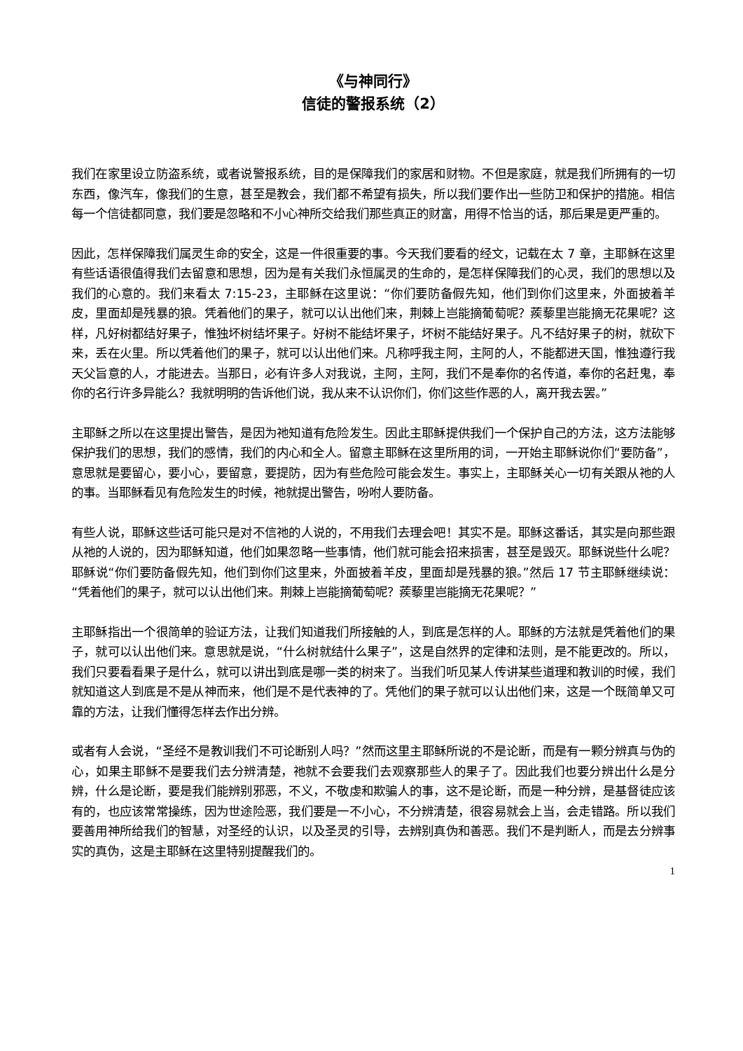《与神同行》
信徒的警报系统（2）
我们在家里设立防盗系统，或者说警报系统，目的是保障我们的家居和财物。不但是家庭，就是我们所拥有的一切东西，像汽车，像我们的生意，甚至是教会，我们都不希望有损失，所以我们要作出一些防卫和保护的措施。相信每一个信徒都同意，我们要是忽略和不小心神所交给我们那些真正的财富，用得不恰当的话，那后果是更严重的。
因此，怎样保障我们属灵生命的安全，这是一件很重要的事。今天我们要看的经文，记载在太 7 章，主耶稣在这里有些话语很值得我们去留意和思想，因为是有关我们永恒属灵的生命的，是怎样保障我们的心灵，我们的思想以及我们的心意的。我们来看太 7:15-23，主耶稣在这里说：“你们要防备假先知，他们到你们这里来，外面披着羊皮，里面却是残暴的狼。凭着他们的果子，就可以认出他们来，荆棘上岂能摘葡萄呢？蒺藜里岂能摘无花果呢？这样，凡好树都结好果子，惟独坏树结坏果子。好树不能结坏果子，坏树不能结好果子。凡不结好果子的树，就砍下来，丢在火里。所以凭着他们的果子，就可以认出他们来。凡称呼我主阿，主阿的人，不能都进天国，惟独遵行我天父旨意的人，才能进去。当那日，必有许多人对我说，主阿，主阿，我们不是奉你的名传道，奉你的名赶鬼，奉你的名行许多异能么？我就明明的告诉他们说，我从来不认识你们，你们这些作恶的人，离开我去罢。”
主耶稣之所以在这里提出警告，是因为祂知道有危险发生。因此主耶稣提供我们一个保护自己的方法，这方法能够保护我们的思想，我们的感情，我们的内心和全人。留意主耶稣在这里所用的词，一开始主耶稣说你们“要防备”，意思就是要留心，要小心，要留意，要提防，因为有些危险可能会发生。事实上，主耶稣关心一切有关跟从祂的人的事。当耶稣看见有危险发生的时候，祂就提出警告，吩咐人要防备。
有些人说，耶稣这些话可能只是对不信祂的人说的，不用我们去理会吧！其实不是。耶稣这番话，其实是向那些跟从祂的人说的，因为耶稣知道，他们如果忽略一些事情，他们就可能会招来损害，甚至是毁灭。耶稣说些什么呢？耶稣说“你们要防备假先知，他们到你们这里来，外面披着羊皮，里面却是残暴的狼。”然后 17 节主耶稣继续说：“凭着他们的果子，就可以认出他们来。荆棘上岂能摘葡萄呢？蒺藜里岂能摘无花果呢？”
主耶稣指出一个很简单的验证方法，让我们知道我们所接触的人，到底是怎样的人。耶稣的方法就是凭着他们的果子，就可以认出他们来。意思就是说，“什么树就结什么果子”，这是自然界的定律和法则，是不能更改的。所以，我们只要看看果子是什么，就可以讲出到底是哪一类的树来了。当我们听见某人传讲某些道理和教训的时候，我们就知道这人到底是不是从神而来，他们是不是代表神的了。凭他们的果子就可以认出他们来，这是一个既简单又可靠的方法，让我们懂得怎样去作出分辨。
或者有人会说，“圣经不是教训我们不可论断别人吗？”然而这里主耶稣所说的不是论断，而是有一颗分辨真与伪的心，如果主耶稣不是要我们去分辨清楚，祂就不会要我们去观察那些人的果子了。因此我们也要分辨出什么是分辨，什么是论断，要是我们能辨别邪恶，不义，不敬虔和欺骗人的事，这不是论断，而是一种分辨，是基督徒应该有的，也应该常常操练，因为世途险恶，我们要是一不小心，不分辨清楚，很容易就会上当，会走错路。所以我们要善用神所给我们的智慧，对圣经的认识，以及圣灵的引导，去辨别真伪和善恶。我们不是判断人，而是去分辨事实的真伪，这是主耶稣在这里特别提醒我们的。
1